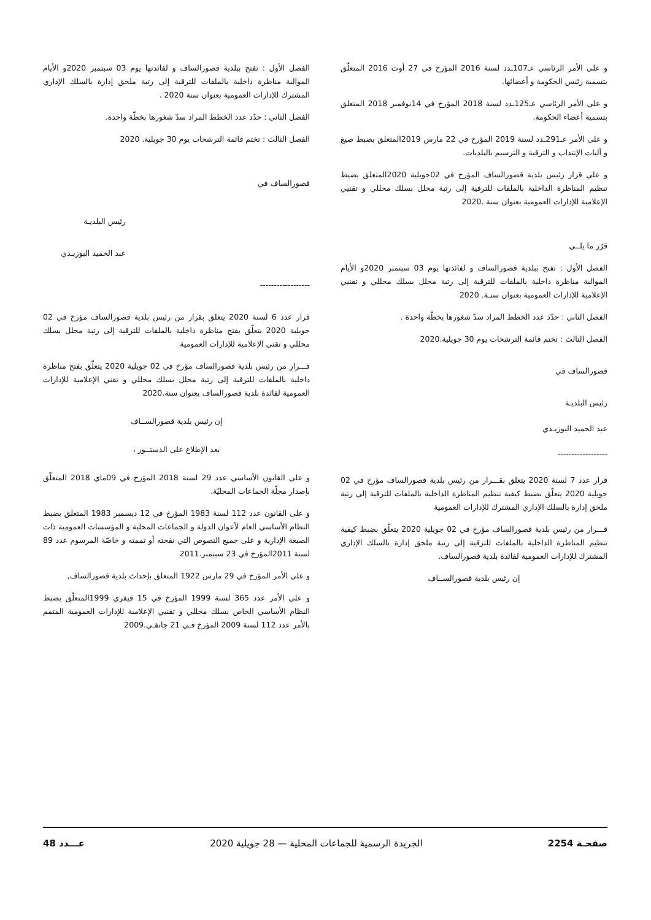الفصل الأول : تفتح ببلدية قصورالساف و لفائدتها يوم 03 سبتمبر 2020و الأيام الموالية مناظرة داخلية بالملفات للترقية إلى رتبة ملحق إدارة بالسلك الإداري المشترك للإدارات العمومية بعنوان سنة 2020 .
الفصل الثاني : حدّد عدد الخطط المراد سدّ شغورها بخطّة واحدة.
الفصل الثالث : تختم قائمة الترشحات يوم 30 جويلية. 2020
قصورالساف في
رئيس البلديـة
عبد الحميد البوزيـدي
------------------
قرار عدد 6 لسنة 2020 يتعلق بقرار من رئيس بلدية قصورالساف مؤرخ في 02 جويلية 2020 يتعلّق بفتح مناظرة داخلية بالملفات للترقية إلى رتبة محلل بسلك محللي و تقني الإعلامية للإدارات العمومية
قـــرار من رئيس بلدية قصورالساف مؤرخ في 02 جويلية 2020 يتعلّق بفتح مناظرة داخلية بالملفات للترقية إلى رتبة محلل بسلك محللي و تقني الإعلامية للإدارات العمومية لفائدة بلدية قصورالساف بعنوان سنة.2020
إن رئيس بلدية قصورالســاف
بعد الإطلاع على الدستــور ،
و على القانون الأساسي عدد 29 لسنة 2018 المؤرخ في 09ماي 2018 المتعلّق بإصدار مجلّة الجماعات المحليّة.
و على القانون عدد 112 لسنة 1983 المؤرخ في 12 ديسمبر 1983 المتعلق بضبط النظام الأساسي العام لأعوان الدولة و الجماعات المحلية و المؤسسات العمومية ذات الصبغة الإدارية و على جميع النصوص التي نقحته أو تممته و خاصّة المرسوم عدد 89 لسنة 2011المؤرخ في 23 سبتمبر.2011
و على الأمر المؤرخ في 29 مارس 1922 المتعلق بإحداث بلدية قصورالساف,
و على الأمر عدد 365 لسنة 1999 المؤرخ في 15 فيفري 1999المتعلّق بضبط النظام الأساسي الخاص بسلك محللي و تقنيي الإعلامية للإدارات العمومية المتمم بالأمر عدد 112 لسنة 2009 المؤرخ فـي 21 جانفـي.2009
و على الأمر الرئاسي عـ107ـدد لسنة 2016 المؤرخ في 27 أوت 2016 المتعلّق بتسمية رئيس الحكومة و أعضائها.
و على الأمر الرئاسي عـ125ـدد لسنة 2018 المؤرخ في 14نوفمبر 2018 المتعلق بتسمية أعضاء الحكومة.
و على الأمر عـ291ـدد لسنة 2019 المؤرخ في 22 مارس 2019المتعلق بضبط صيغ و آليات الإنتداب و الترقية و الترسيم بالبلديات.
و على قرار رئيس بلدية قصورالساف المؤرخ في 02جويلية 2020المتعلق بضبط تنظيم المناظرة الداخلية بالملفات للترقية إلى رتبة محلل بسلك محللي و تقنيي الإعلامية للإدارات العمومية بعنوان سنة .2020
قرّر ما يلــي
الفصل الأول : تفتح ببلدية قصورالساف و لفائدتها يوم 03 سبتمبر 2020و الأيام الموالية مناظرة داخلية بالملفات للترقية إلى رتبة محلل بسلك محللي و تقنيي الإعلامية للإدارات العمومية بعنوان سنـة. 2020
الفصل الثاني : حدّد عدد الخطط المراد سدّ شغورها بخطّة واحدة .
الفصل الثالث : تختم قائمة الترشحات يوم 30 جويلية.2020
قصورالساف في
رئيس البلديـة
عبد الحميد البوزيـدي
------------------
قرار عدد 7 لسنة 2020 يتعلق بقـــرار من رئيس بلدية قصورالساف مؤرخ في 02 جويلية 2020 يتعلّق بضبط كيفية تنظيم المناظرة الداخلية بالملفات للترقية إلى رتبة ملحق إدارة بالسلك الإداري المشترك للإدارات العمومية
قـــرار من رئيس بلدية قصورالساف مؤرخ في 02 جويلية 2020 يتعلّق بضبط كيفية تنظيم المناظرة الداخلية بالملفات للترقية إلى رتبة ملحق إدارة بالسلك الإداري المشترك للإدارات العمومية لفائدة بلدية قصورالساف.
إن رئيس بلدية قصورالســاف
صفحـة 2254 الجريدة الرسمية للجماعات المحلية — 28 جويلية 2020 عـــدد 48